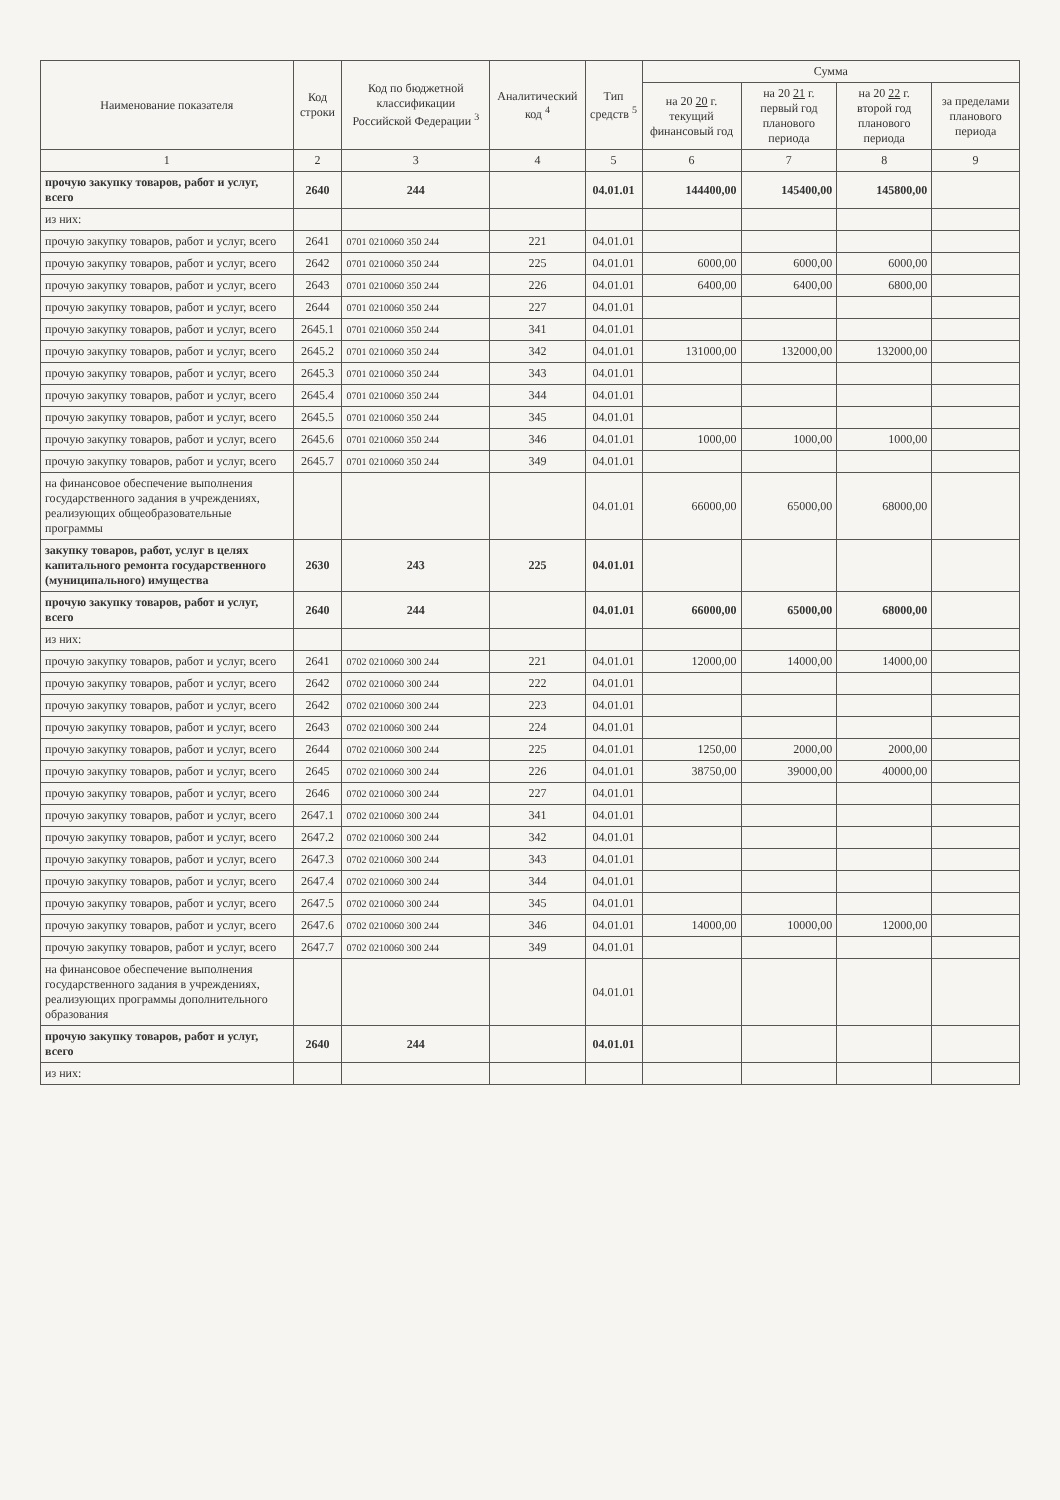| Наименование показателя | Код строки | Код по бюджетной классификации Российской Федерации <sup>3</sup> | Аналитический код <sup>4</sup> | Тип средств <sup>5</sup> | Сумма | | | |
| --- | --- | --- | --- | --- | --- | --- | --- | --- |
| | | | | | на 20 20 г. текущий финансовый год | на 20 21 г. первый год планового периода | на 20 22 г. второй год планового периода | за пределами планового периода |
| 1 | 2 | 3 | 4 | 5 | 6 | 7 | 8 | 9 |
| прочую закупку товаров, работ и услуг, всего | 2640 | 244 | | 04.01.01 | 144400,00 | 145400,00 | 145800,00 | |
| из них: | | | | | | | | |
| прочую закупку товаров, работ и услуг, всего | 2641 | 0701 0210060 350 244 | 221 | 04.01.01 | | | | |
| прочую закупку товаров, работ и услуг, всего | 2642 | 0701 0210060 350 244 | 225 | 04.01.01 | 6000,00 | 6000,00 | 6000,00 | |
| прочую закупку товаров, работ и услуг, всего | 2643 | 0701 0210060 350 244 | 226 | 04.01.01 | 6400,00 | 6400,00 | 6800,00 | |
| прочую закупку товаров, работ и услуг, всего | 2644 | 0701 0210060 350 244 | 227 | 04.01.01 | | | | |
| прочую закупку товаров, работ и услуг, всего | 2645.1 | 0701 0210060 350 244 | 341 | 04.01.01 | | | | |
| прочую закупку товаров, работ и услуг, всего | 2645.2 | 0701 0210060 350 244 | 342 | 04.01.01 | 131000,00 | 132000,00 | 132000,00 | |
| прочую закупку товаров, работ и услуг, всего | 2645.3 | 0701 0210060 350 244 | 343 | 04.01.01 | | | | |
| прочую закупку товаров, работ и услуг, всего | 2645.4 | 0701 0210060 350 244 | 344 | 04.01.01 | | | | |
| прочую закупку товаров, работ и услуг, всего | 2645.5 | 0701 0210060 350 244 | 345 | 04.01.01 | | | | |
| прочую закупку товаров, работ и услуг, всего | 2645.6 | 0701 0210060 350 244 | 346 | 04.01.01 | 1000,00 | 1000,00 | 1000,00 | |
| прочую закупку товаров, работ и услуг, всего | 2645.7 | 0701 0210060 350 244 | 349 | 04.01.01 | | | | |
| на финансовое обеспечение выполнения государственного задания в учреждениях, реализующих общеобразовательные программы | | | | 04.01.01 | 66000,00 | 65000,00 | 68000,00 | |
| закупку товаров, работ, услуг в целях капитального ремонта государственного (муниципального) имущества | 2630 | 243 | 225 | 04.01.01 | | | | |
| прочую закупку товаров, работ и услуг, всего | 2640 | 244 | | 04.01.01 | 66000,00 | 65000,00 | 68000,00 | |
| из них: | | | | | | | | |
| прочую закупку товаров, работ и услуг, всего | 2641 | 0702 0210060 300 244 | 221 | 04.01.01 | 12000,00 | 14000,00 | 14000,00 | |
| прочую закупку товаров, работ и услуг, всего | 2642 | 0702 0210060 300 244 | 222 | 04.01.01 | | | | |
| прочую закупку товаров, работ и услуг, всего | 2642 | 0702 0210060 300 244 | 223 | 04.01.01 | | | | |
| прочую закупку товаров, работ и услуг, всего | 2643 | 0702 0210060 300 244 | 224 | 04.01.01 | | | | |
| прочую закупку товаров, работ и услуг, всего | 2644 | 0702 0210060 300 244 | 225 | 04.01.01 | 1250,00 | 2000,00 | 2000,00 | |
| прочую закупку товаров, работ и услуг, всего | 2645 | 0702 0210060 300 244 | 226 | 04.01.01 | 38750,00 | 39000,00 | 40000,00 | |
| прочую закупку товаров, работ и услуг, всего | 2646 | 0702 0210060 300 244 | 227 | 04.01.01 | | | | |
| прочую закупку товаров, работ и услуг, всего | 2647.1 | 0702 0210060 300 244 | 341 | 04.01.01 | | | | |
| прочую закупку товаров, работ и услуг, всего | 2647.2 | 0702 0210060 300 244 | 342 | 04.01.01 | | | | |
| прочую закупку товаров, работ и услуг, всего | 2647.3 | 0702 0210060 300 244 | 343 | 04.01.01 | | | | |
| прочую закупку товаров, работ и услуг, всего | 2647.4 | 0702 0210060 300 244 | 344 | 04.01.01 | | | | |
| прочую закупку товаров, работ и услуг, всего | 2647.5 | 0702 0210060 300 244 | 345 | 04.01.01 | | | | |
| прочую закупку товаров, работ и услуг, всего | 2647.6 | 0702 0210060 300 244 | 346 | 04.01.01 | 14000,00 | 10000,00 | 12000,00 | |
| прочую закупку товаров, работ и услуг, всего | 2647.7 | 0702 0210060 300 244 | 349 | 04.01.01 | | | | |
| на финансовое обеспечение выполнения государственного задания в учреждениях, реализующих программы дополнительного образования | | | | 04.01.01 | | | | |
| прочую закупку товаров, работ и услуг, всего | 2640 | 244 | | 04.01.01 | | | | |
| из них: | | | | | | | | |